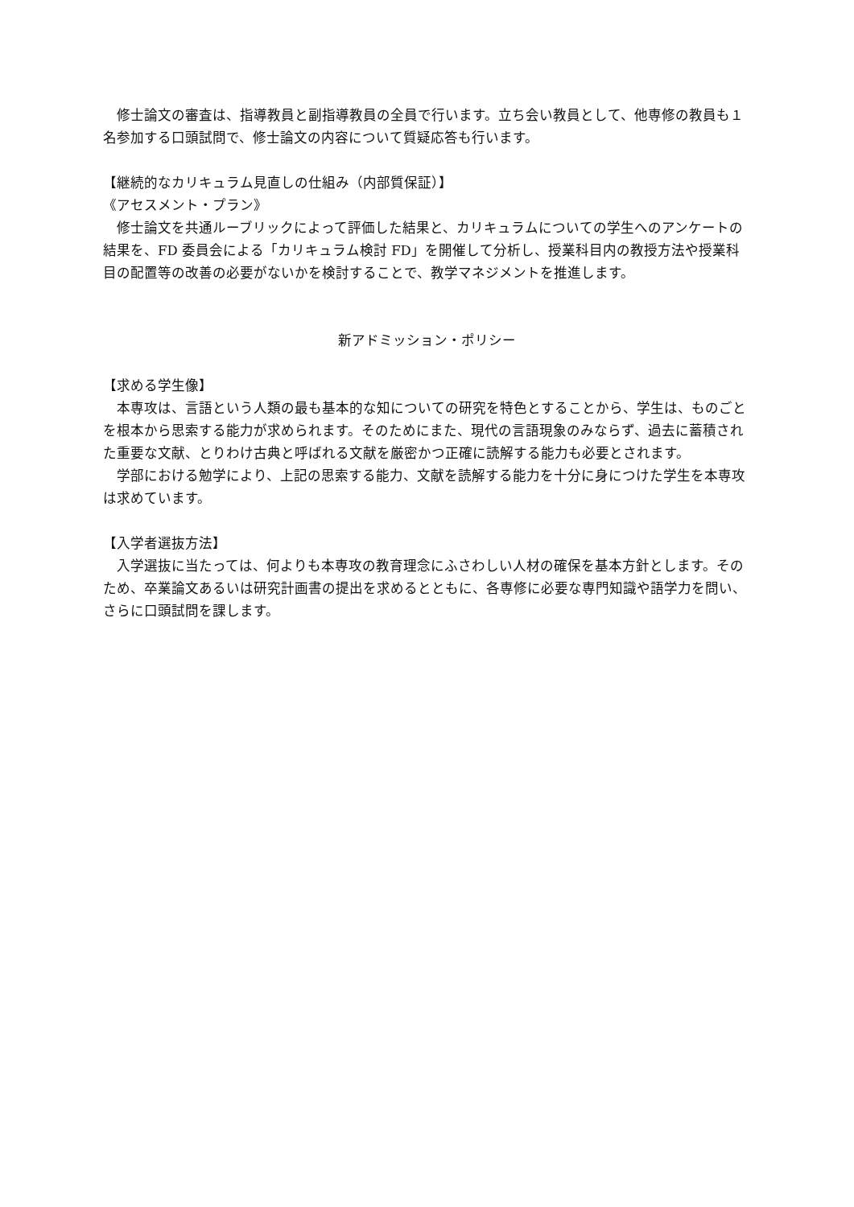修士論文の審査は、指導教員と副指導教員の全員で行います。立ち会い教員として、他専修の教員も１名参加する口頭試問で、修士論文の内容について質疑応答も行います。
【継続的なカリキュラム見直しの仕組み（内部質保証）】
《アセスメント・プラン》
　修士論文を共通ルーブリックによって評価した結果と、カリキュラムについての学生へのアンケートの結果を、FD 委員会による「カリキュラム検討 FD」を開催して分析し、授業科目内の教授方法や授業科目の配置等の改善の必要がないかを検討することで、教学マネジメントを推進します。
新アドミッション・ポリシー
【求める学生像】
　本専攻は、言語という人類の最も基本的な知についての研究を特色とすることから、学生は、ものごとを根本から思索する能力が求められます。そのためにまた、現代の言語現象のみならず、過去に蓄積された重要な文献、とりわけ古典と呼ばれる文献を厳密かつ正確に読解する能力も必要とされます。
　学部における勉学により、上記の思索する能力、文献を読解する能力を十分に身につけた学生を本専攻は求めています。
【入学者選抜方法】
　入学選抜に当たっては、何よりも本専攻の教育理念にふさわしい人材の確保を基本方針とします。そのため、卒業論文あるいは研究計画書の提出を求めるとともに、各専修に必要な専門知識や語学力を問い、さらに口頭試問を課します。